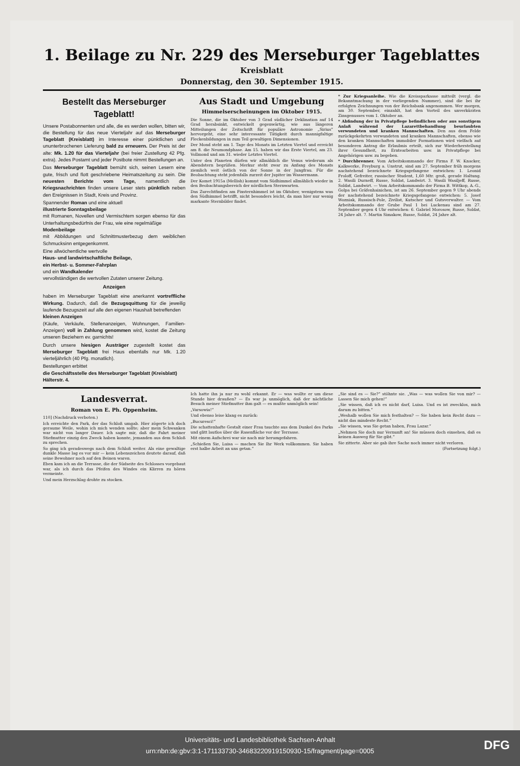1. Beilage zu Nr. 229 des Merseburger Tageblattes
Kreisblatt
Donnerstag, den 30. September 1915.
Bestellt das Merseburger Tageblatt!
Unsere Postabonnenten und alle, die es werden wollen, bitten wir, die Bestellung für das neue Vierteljahr auf das Merseburger Tageblatt (Kreisblatt) im Interesse einer pünktlichen und ununterbrochenen Lieferung bald zu erneuern. Der Preis ist der alte: Mk. 1.20 für das Vierteljahr (bei freier Zustellung 42 Pfg. extra). Jedes Postamt und jeder Postbote nimmt Bestellungen an.
Das Merseburger Tageblatt bemüht sich, seinen Lesern eine gute, frisch und flott geschriebene Heimatszeitung zu sein. Die neuesten Berichte vom Tage, namentlich die Kriegsnachrichten finden unsere Leser stets pünktlich neben den Ereignissen in Stadt, Kreis und Provinz.
Spannender Roman und eine aktuell
illustrierte Sonntagsbeilage
mit Romanen, Novellen und Vermischtem sorgen ebenso für das Unterhaltungsbedürfnis der Frau, wie eine regelmäßige
Modenbeilage
mit Abbildungen und Schnittmusterbezug dem weiblichen Schmucksinn entgegenkommt.
Eine allwöchentliche wertvolle
Haus- und landwirtschaftliche Beilage,
ein Herbst- u. Sommer-Fahrplan
und ein Wandkalender
vervollständigen die wertvollen Zutaten unserer Zeitung.
Anzeigen
haben im Merseburger Tageblatt eine anerkannt vortreffliche Wirkung. Dadurch, daß die Bezugsquittung für die jeweilig laufende Bezugszeit auf alle den eigenen Haushalt betreffenden
kleinen Anzeigen
(Käufe, Verkäufe, Stellenanzeigen, Wohnungen, Familien-Anzeigen) voll in Zahlung genommen wird, kostet die Zeitung unseren Beziehern ev. garnichts!
Durch unsere hiesigen Austräger zugestellt kostet das Merseburger Tageblatt frei Haus ebenfalls nur Mk. 1.20 vierteljährlich (40 Pfg. monatlich).
Bestellungen erbittet
die Geschäftsstelle des Merseburger Tageblatt (Kreisblatt)
Hälterstr. 4.
Aus Stadt und Umgebung
Himmelserscheinungen im Oktober 1915.
Die Sonne, die im Oktober von 3 Grad südlicher Deklination auf 14 Grad herabsinkt, entwickelt gegenwärtig, wie aus längeren Mitteilungen der Zeitschrift für populäre Astronomie „Sirius“ hervorgeht, eine sehr interessante Tätigkeit durch mannigfaltige Fleckenbildungen in zum Teil gewaltigen Dimensionen.
Der Mond steht am 1. Tage des Monats im Letzten Viertel und erreicht am 8. die Neumondphase. Am 15. haben wir das Erste Viertel, am 23. Vollmond und am 31. wieder Letztes Viertel.
Unter den Planeten dürfen wir allmählich die Venus wiederum als Abendstern begrüßen. Merkur steht zwar zu Anfang des Monats ziemlich weit östlich von der Sonne in der Jungfrau. Für die Beobachtung steht jedenfalls zurzeit der Jupiter im Wassermann.
Der Komet 1915a (Mellish) kommt vom Südhimmel allmählich wieder in den Beobachtungsbereich der nördlichen Sternwarten.
Das Zurechtfinden am Fixsternhimmel ist im Oktober, wenigstens was den Südhimmel betrifft, nicht besonders leicht, da man hier nur wenig markante Sternbilder findet.
* Zur Kriegsanleihe. Wie die Kreissparkasse mitteilt (vergl. die Bekanntmachung in der vorliegenden Nummer), sind die bei ihr erfolgten Zeichnungen von der Reichsbank angenommen. Wer morgen, am 30. September, einzahlt, hat den Vorteil des unverkürzten Zinsgenusses vom 1. Oktober an.
* Abfindung der in Privatpflege befindlichen oder aus sonstigem Anlaß während der Lazarettbehandlung beurlaubten verwundeten und kranken Mannschaften. Den aus dem Felde zurückgekehrten verwundeten und kranken Mannschaften, ebenso wie den kranken Mannschaften immobiler Formationen wird vielfach auf besonderen Antrag die Erlaubnis erteilt, sich zur Wiederherstellung ihrer Gesundheit, zu Erntearbeiten usw. in Privatpflege bei Angehörigen usw. zu begeben.
* Durchbrenner. Vom Arbeitskommando der Firma F. W. Knacker, Kalkwerke, Freyburg a. Unstrut, sind am 27. September früh morgens nachstehend bezeichnete Kriegsgefangene entwichen: 1. Leonid Froloff, Gefreiter, russischer Student, 1,60 Mtr. groß, gerade Haltung. 2. Wasili Durneff, Russe, Soldat, Landwirt. 3. Wasili Wasiljeff, Russe, Soldat, Landwirt. — Vom Arbeitskommando der Firma B. Wittkop, A.-G., Golpa bei Gräfenhainichen, ist am 26. September gegen 9 Uhr abends der nachstehend bezeichnete Kriegsgefangene entwichen: 5. Josef Wozniak, Russisch-Pole, Zivilist, Kutscher und Gutsverwalter. — Vom Arbeitskommando der Grube Paul 1 bei Luckenau sind am 27. September gegen 4 Uhr entwichen: 6. Gabriel Morosow, Russe, Soldat, 24 Jahre alt. 7. Martin Simakow, Russe, Soldat, 24 Jahre alt.
Landesverrat.
Roman von E. Ph. Oppenheim.
110] (Nachdruck verboten.)
Ich erreichte den Park, der das Schloß umgab. Hier zögerte ich doch geraume Weile, wohin ich mich wenden sollte; aber mein Schwanken war nicht von langer Dauer. Ich sagte mir, daß die Fahrt meiner Stiefmutter einzig den Zweck haben konnte, jemanden aus dem Schloß zu sprechen.
So ging ich geradeswegs nach dem Schloß weiter. Als eine gewaltige dunkle Masse lag es vor mir — kein Lebenszeichen deutete darauf, daß seine Bewohner noch auf den Beinen waren.
Eben kam ich an die Terrasse, die der Südseite des Schlosses vorgebaut war, als ich durch das Pfeifen des Windes ein Klirren zu hören vermeinte.
Und mein Herzschlag drohte zu stocken.
Ich hatte ihn ja nur zu wohl erkannt. Er — was wollte er um diese Stunde hier draußen? — Es war ja unmöglich, daß der nächtliche Besuch meiner Stiefmutter ihm galt — es mußte unmöglich sein!
„Varsowia!“
Und ebenso leise klang es zurück:
„Bucuresci!“
Die schattenhafte Gestalt einer Frau tauchte aus dem Dunkel des Parks und glitt lautlos über die Rasenfläche vor der Terrasse.
Mit einem Aufschrei war sie nach mir herumgefahren.
„Schießen Sie, Luisa — machen Sie Ihr Werk vollkommen. Sie haben erst halbe Arbeit an uns getan.“
„Sie sind es — Sie?“ stöhnte sie. „Was — was wollen Sie von mir? — Lassen Sie mich gehen!“
„Sie wissen, daß ich es nicht darf, Luisa. Und es ist zwecklos, mich darum zu bitten.“
„Weshalb wollen Sie mich festhalten? — Sie haben kein Recht dazu — nicht das mindeste Recht.“
„Sie wissen, was Sie getan haben, Frau Lazar.“
„Nehmen Sie doch nur Vernunft an! Sie müssen doch einsehen, daß es keinen Ausweg für Sie gibt.“
Sie zitterte. Aber sie gab ihre Sache noch immer nicht verloren.
(Fortsetzung folgt.)
Universitäts- und Landesbibliothek Sachsen-Anhalt
urn:nbn:de:gbv:3:1-171133730-34683220919150930-15/fragment/page=0005
DFG